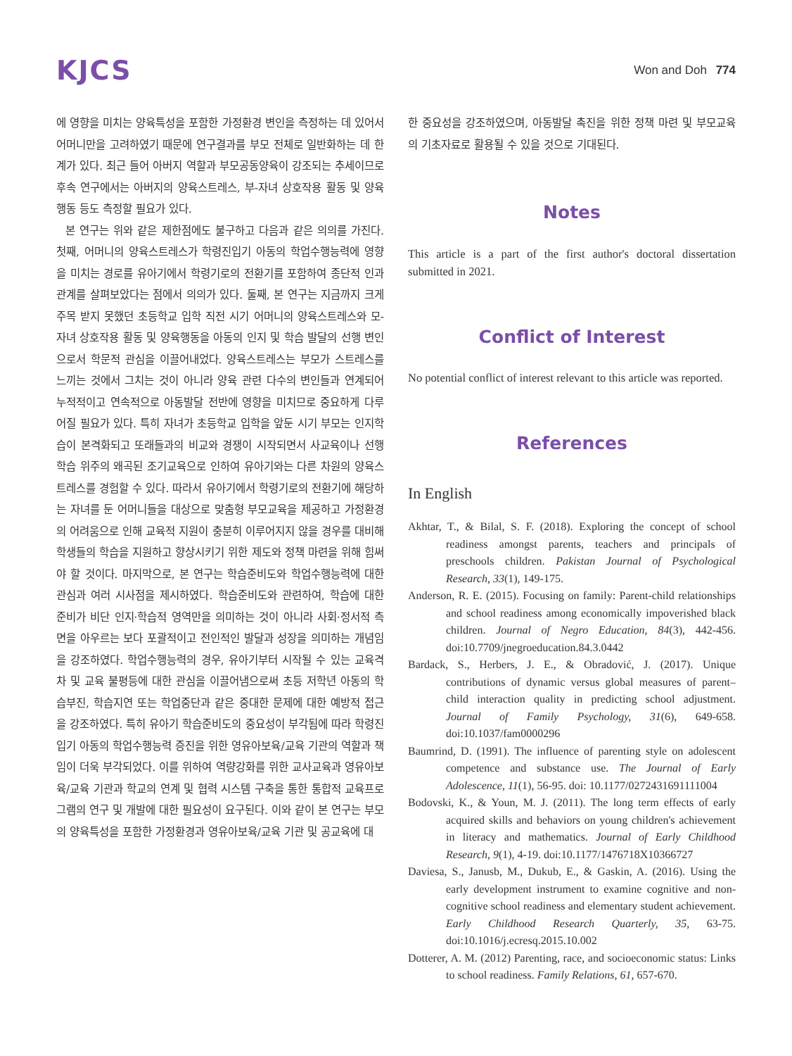KJCS
Won and Doh 774
에 영향을 미치는 양육특성을 포함한 가정환경 변인을 측정하는 데 있어서 어머니만을 고려하였기 때문에 연구결과를 부모 전체로 일반화하는 데 한계가 있다. 최근 들어 아버지 역할과 부모공동양육이 강조되는 추세이므로 후속 연구에서는 아버지의 양육스트레스, 부-자녀 상호작용 활동 및 양육행동 등도 측정할 필요가 있다.
본 연구는 위와 같은 제한점에도 불구하고 다음과 같은 의의를 가진다. 첫째, 어머니의 양육스트레스가 학령진입기 아동의 학업수행능력에 영향을 미치는 경로를 유아기에서 학령기로의 전환기를 포함하여 종단적 인과관계를 살펴보았다는 점에서 의의가 있다. 둘째, 본 연구는 지금까지 크게 주목 받지 못했던 초등학교 입학 직전 시기 어머니의 양육스트레스와 모-자녀 상호작용 활동 및 양육행동을 아동의 인지 및 학습 발달의 선행 변인으로서 학문적 관심을 이끌어내었다. 양육스트레스는 부모가 스트레스를 느끼는 것에서 그치는 것이 아니라 양육 관련 다수의 변인들과 연계되어 누적적이고 연속적으로 아동발달 전반에 영향을 미치므로 중요하게 다루어질 필요가 있다. 특히 자녀가 초등학교 입학을 앞둔 시기 부모는 인지학습이 본격화되고 또래들과의 비교와 경쟁이 시작되면서 사교육이나 선행학습 위주의 왜곡된 조기교육으로 인하여 유아기와는 다른 차원의 양육스트레스를 경험할 수 있다. 따라서 유아기에서 학령기로의 전환기에 해당하는 자녀를 둔 어머니들을 대상으로 맞춤형 부모교육을 제공하고 가정환경의 어려움으로 인해 교육적 지원이 충분히 이루어지지 않을 경우를 대비해 학생들의 학습을 지원하고 향상시키기 위한 제도와 정책 마련을 위해 힘써야 할 것이다. 마지막으로, 본 연구는 학습준비도와 학업수행능력에 대한 관심과 여러 시사점을 제시하였다. 학습준비도와 관련하여, 학습에 대한 준비가 비단 인지·학습적 영역만을 의미하는 것이 아니라 사회·정서적 측면을 아우르는 보다 포괄적이고 전인적인 발달과 성장을 의미하는 개념임을 강조하였다. 학업수행능력의 경우, 유아기부터 시작될 수 있는 교육격차 및 교육 불평등에 대한 관심을 이끌어냄으로써 초등 저학년 아동의 학습부진, 학습지연 또는 학업중단과 같은 중대한 문제에 대한 예방적 접근을 강조하였다. 특히 유아기 학습준비도의 중요성이 부각됨에 따라 학령진입기 아동의 학업수행능력 증진을 위한 영유아보육/교육 기관의 역할과 책임이 더욱 부각되었다. 이를 위하여 역량강화를 위한 교사교육과 영유아보육/교육 기관과 학교의 연계 및 협력 시스템 구축을 통한 통합적 교육프로그램의 연구 및 개발에 대한 필요성이 요구된다. 이와 같이 본 연구는 부모의 양육특성을 포함한 가정환경과 영유아보육/교육 기관 및 공교육에 대
한 중요성을 강조하였으며, 아동발달 촉진을 위한 정책 마련 및 부모교육의 기초자료로 활용될 수 있을 것으로 기대된다.
Notes
This article is a part of the first author's doctoral dissertation submitted in 2021.
Conflict of Interest
No potential conflict of interest relevant to this article was reported.
References
In English
Akhtar, T., & Bilal, S. F. (2018). Exploring the concept of school readiness amongst parents, teachers and principals of preschools children. Pakistan Journal of Psychological Research, 33(1), 149-175.
Anderson, R. E. (2015). Focusing on family: Parent-child relationships and school readiness among economically impoverished black children. Journal of Negro Education, 84(3), 442-456. doi:10.7709/jnegroeducation.84.3.0442
Bardack, S., Herbers, J. E., & Obradović, J. (2017). Unique contributions of dynamic versus global measures of parent–child interaction quality in predicting school adjustment. Journal of Family Psychology, 31(6), 649-658. doi:10.1037/fam0000296
Baumrind, D. (1991). The influence of parenting style on adolescent competence and substance use. The Journal of Early Adolescence, 11(1), 56-95. doi: 10.1177/0272431691111004
Bodovski, K., & Youn, M. J. (2011). The long term effects of early acquired skills and behaviors on young children's achievement in literacy and mathematics. Journal of Early Childhood Research, 9(1), 4-19. doi:10.1177/1476718X10366727
Daviesa, S., Janusb, M., Dukub, E., & Gaskin, A. (2016). Using the early development instrument to examine cognitive and non-cognitive school readiness and elementary student achievement. Early Childhood Research Quarterly, 35, 63-75. doi:10.1016/j.ecresq.2015.10.002
Dotterer, A. M. (2012) Parenting, race, and socioeconomic status: Links to school readiness. Family Relations, 61, 657-670.